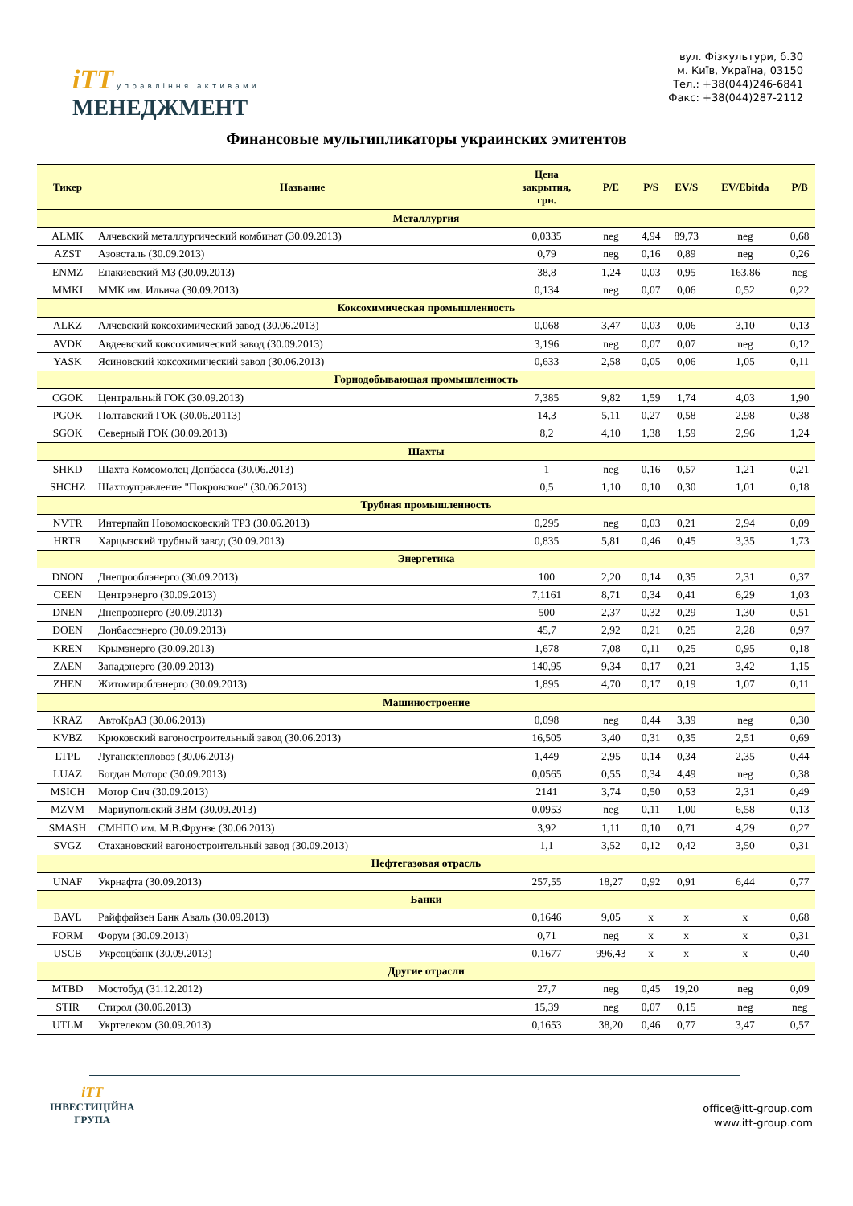iTT управління активами
МЕНЕДЖМЕНТ
вул. Фізкультури, б.30
м. Київ, Україна, 03150
Тел.: +38(044)246-6841
Факс: +38(044)287-2112
Финансовые мультипликаторы украинских эмитентов
| Тикер | Название | Цена закрытия, грн. | P/E | P/S | EV/S | EV/Ebitda | P/B |
| --- | --- | --- | --- | --- | --- | --- | --- |
| Металлургия | | | | | | | |
| ALMK | Алчевский металлургический комбинат (30.09.2013) | 0,0335 | neg | 4,94 | 89,73 | neg | 0,68 |
| AZST | Азовсталь (30.09.2013) | 0,79 | neg | 0,16 | 0,89 | neg | 0,26 |
| ENMZ | Енакиевский МЗ (30.09.2013) | 38,8 | 1,24 | 0,03 | 0,95 | 163,86 | neg |
| MMKI | ММК им. Ильича (30.09.2013) | 0,134 | neg | 0,07 | 0,06 | 0,52 | 0,22 |
| Коксохимическая промышленность | | | | | | | |
| ALKZ | Алчевский коксохимический завод (30.06.2013) | 0,068 | 3,47 | 0,03 | 0,06 | 3,10 | 0,13 |
| AVDK | Авдеевский коксохимический завод (30.09.2013) | 3,196 | neg | 0,07 | 0,07 | neg | 0,12 |
| YASK | Ясиновский коксохимический завод (30.06.2013) | 0,633 | 2,58 | 0,05 | 0,06 | 1,05 | 0,11 |
| Горнодобывающая промышленность | | | | | | | |
| CGOK | Центральный ГОК (30.09.2013) | 7,385 | 9,82 | 1,59 | 1,74 | 4,03 | 1,90 |
| PGOK | Полтавский ГОК (30.06.20113) | 14,3 | 5,11 | 0,27 | 0,58 | 2,98 | 0,38 |
| SGOK | Северный ГОК (30.09.2013) | 8,2 | 4,10 | 1,38 | 1,59 | 2,96 | 1,24 |
| Шахты | | | | | | | |
| SHKD | Шахта Комсомолец Донбасса (30.06.2013) | 1 | neg | 0,16 | 0,57 | 1,21 | 0,21 |
| SHCHZ | Шахтоуправление "Покровское" (30.06.2013) | 0,5 | 1,10 | 0,10 | 0,30 | 1,01 | 0,18 |
| Трубная промышленность | | | | | | | |
| NVTR | Интерпайп Новомосковский ТРЗ (30.06.2013) | 0,295 | neg | 0,03 | 0,21 | 2,94 | 0,09 |
| HRTR | Харцызский трубный завод (30.09.2013) | 0,835 | 5,81 | 0,46 | 0,45 | 3,35 | 1,73 |
| Энергетика | | | | | | | |
| DNON | Днепрооблэнерго (30.09.2013) | 100 | 2,20 | 0,14 | 0,35 | 2,31 | 0,37 |
| CEEN | Центрэнерго (30.09.2013) | 7,1161 | 8,71 | 0,34 | 0,41 | 6,29 | 1,03 |
| DNEN | Днепроэнерго (30.09.2013) | 500 | 2,37 | 0,32 | 0,29 | 1,30 | 0,51 |
| DOEN | Донбассэнерго (30.09.2013) | 45,7 | 2,92 | 0,21 | 0,25 | 2,28 | 0,97 |
| KREN | Крымэнерго (30.09.2013) | 1,678 | 7,08 | 0,11 | 0,25 | 0,95 | 0,18 |
| ZAEN | Западэнерго (30.09.2013) | 140,95 | 9,34 | 0,17 | 0,21 | 3,42 | 1,15 |
| ZHEN | Житомироблэнерго (30.09.2013) | 1,895 | 4,70 | 0,17 | 0,19 | 1,07 | 0,11 |
| Машиностроение | | | | | | | |
| KRAZ | АвтоКрАЗ (30.06.2013) | 0,098 | neg | 0,44 | 3,39 | neg | 0,30 |
| KVBZ | Крюковский вагоностроительный завод (30.06.2013) | 16,505 | 3,40 | 0,31 | 0,35 | 2,51 | 0,69 |
| LTPL | Луганскteпловоз (30.06.2013) | 1,449 | 2,95 | 0,14 | 0,34 | 2,35 | 0,44 |
| LUAZ | Богдан Моторс (30.09.2013) | 0,0565 | 0,55 | 0,34 | 4,49 | neg | 0,38 |
| MSICH | Мотор Сич (30.09.2013) | 2141 | 3,74 | 0,50 | 0,53 | 2,31 | 0,49 |
| MZVM | Мариупольский ЗВМ (30.09.2013) | 0,0953 | neg | 0,11 | 1,00 | 6,58 | 0,13 |
| SMASH | СМНПО им. М.В.Фрунзе (30.06.2013) | 3,92 | 1,11 | 0,10 | 0,71 | 4,29 | 0,27 |
| SVGZ | Стахановский вагоностроительный завод (30.09.2013) | 1,1 | 3,52 | 0,12 | 0,42 | 3,50 | 0,31 |
| Нефтегазовая отрасль | | | | | | | |
| UNAF | Укрнафта (30.09.2013) | 257,55 | 18,27 | 0,92 | 0,91 | 6,44 | 0,77 |
| Банки | | | | | | | |
| BAVL | Райффайзен Банк Аваль (30.09.2013) | 0,1646 | 9,05 | x | x | x | 0,68 |
| FORM | Форум (30.09.2013) | 0,71 | neg | x | x | x | 0,31 |
| USCB | Укрсоцбанк (30.09.2013) | 0,1677 | 996,43 | x | x | x | 0,40 |
| Другие отрасли | | | | | | | |
| MTBD | Мостобуд (31.12.2012) | 27,7 | neg | 0,45 | 19,20 | neg | 0,09 |
| STIR | Стирол (30.06.2013) | 15,39 | neg | 0,07 | 0,15 | neg | neg |
| UTLM | Укртелеком (30.09.2013) | 0,1653 | 38,20 | 0,46 | 0,77 | 3,47 | 0,57 |
iTT
ІНВЕСТИЦІЙНА
ГРУПА
office@itt-group.com
www.itt-group.com